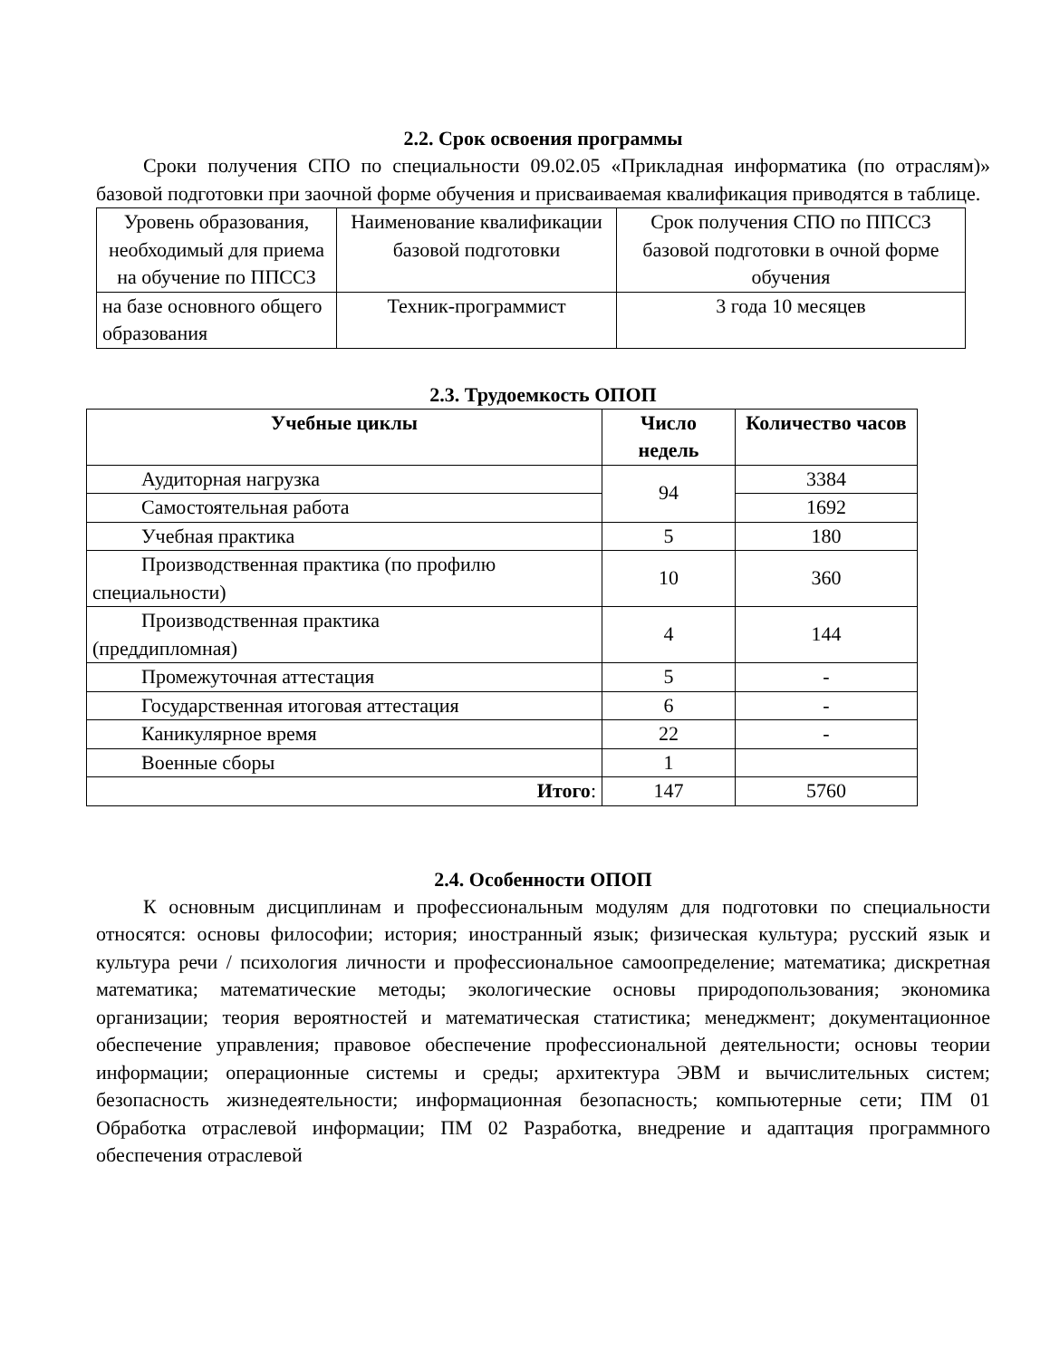2.2. Срок освоения программы
Сроки получения СПО по специальности 09.02.05 «Прикладная информатика (по отраслям)» базовой подготовки при заочной форме обучения и присваиваемая квалификация приводятся в таблице.
| Уровень образования, необходимый для приема на обучение по ППССЗ | Наименование квалификации базовой подготовки | Срок получения СПО по ППССЗ базовой подготовки в очной форме обучения |
| на базе основного общего образования | Техник-программист | 3 года 10 месяцев |
2.3. Трудоемкость ОПОП
| Учебные циклы | Число недель | Количество часов |
| --- | --- | --- |
| Аудиторная нагрузка | 94 | 3384 |
| Самостоятельная работа | | 1692 |
| Учебная практика | 5 | 180 |
| Производственная практика (по профилю специальности) | 10 | 360 |
| Производственная практика (преддипломная) | 4 | 144 |
| Промежуточная аттестация | 5 | - |
| Государственная итоговая аттестация | 6 | - |
| Каникулярное время | 22 | - |
| Военные сборы | 1 | |
| Итого : | 147 | 5760 |
2.4. Особенности ОПОП
К основным дисциплинам и профессиональным модулям для подготовки по специальности относятся: основы философии; история; иностранный язык; физическая культура; русский язык и культура речи / психология личности и профессиональное самоопределение; математика; дискретная математика; математические методы; экологические основы природопользования; экономика организации; теория вероятностей и математическая статистика; менеджмент; документационное обеспечение управления; правовое обеспечение профессиональной деятельности; основы теории информации; операционные системы и среды; архитектура ЭВМ и вычислительных систем; безопасность жизнедеятельности; информационная безопасность; компьютерные сети; ПМ 01 Обработка отраслевой информации; ПМ 02 Разработка, внедрение и адаптация программного обеспечения отраслевой